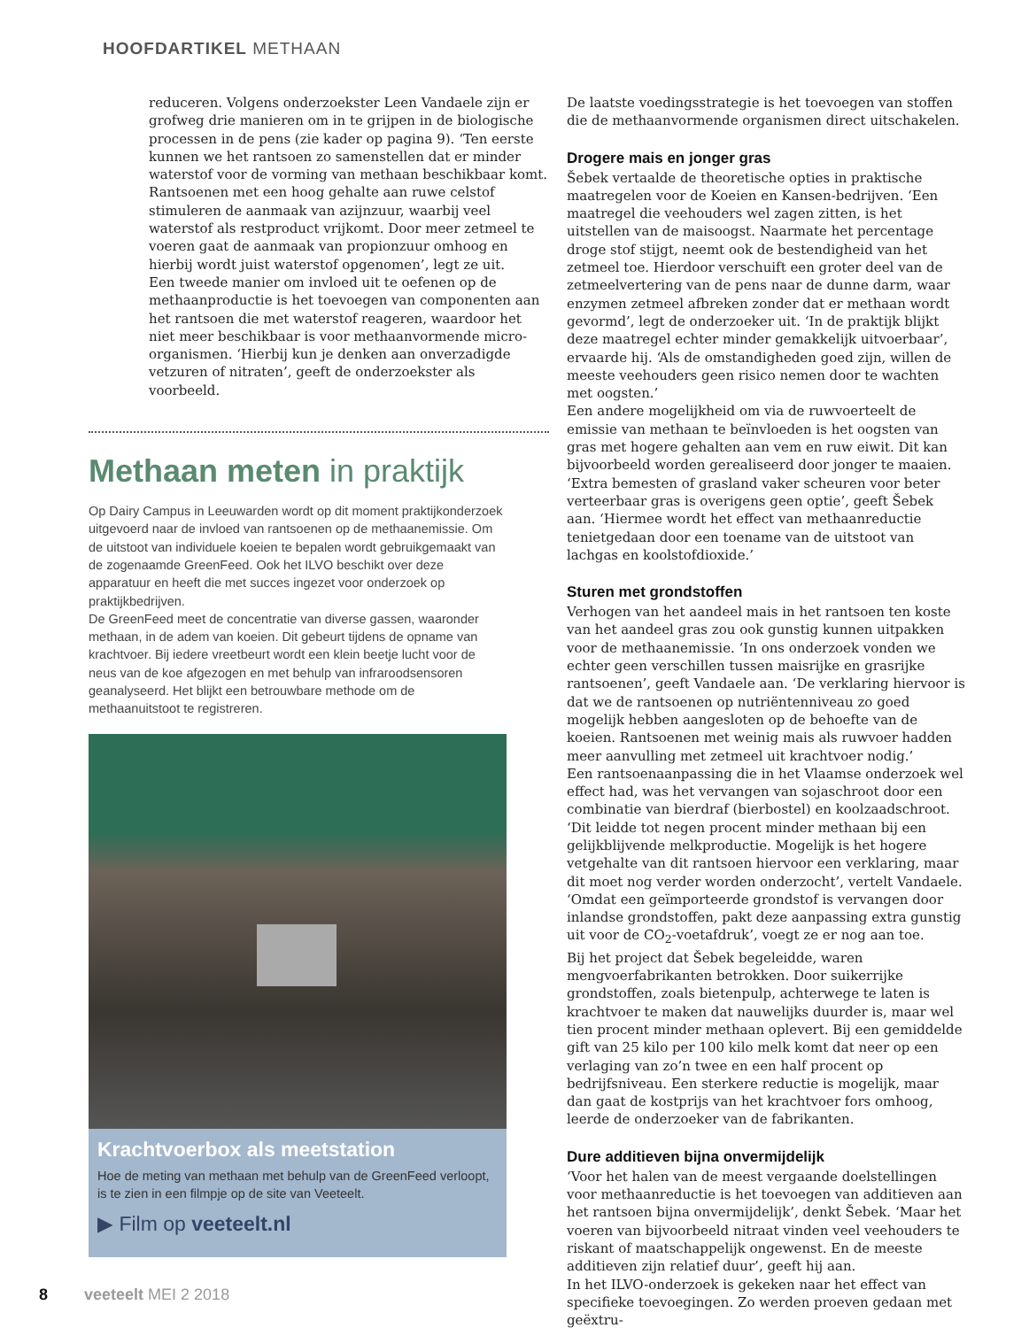HOOFDARTIKEL METHAAN
reduceren. Volgens onderzoekster Leen Vandaele zijn er grofweg drie manieren om in te grijpen in de biologische processen in de pens (zie kader op pagina 9). ‘Ten eerste kunnen we het rantsoen zo samenstellen dat er minder waterstof voor de vorming van methaan beschikbaar komt. Rantsoenen met een hoog gehalte aan ruwe celstof stimuleren de aanmaak van azijnzuur, waarbij veel waterstof als restproduct vrijkomt. Door meer zetmeel te voeren gaat de aanmaak van propionzuur omhoog en hierbij wordt juist waterstof opgenomen’, legt ze uit.
Een tweede manier om invloed uit te oefenen op de methaanproductie is het toevoegen van componenten aan het rantsoen die met waterstof reageren, waardoor het niet meer beschikbaar is voor methaanvormende micro-organismen. ‘Hierbij kun je denken aan onverzadigde vetzuren of nitraten’, geeft de onderzoekster als voorbeeld.
Methaan meten in praktijk
Op Dairy Campus in Leeuwarden wordt op dit moment praktijkonderzoek uitgevoerd naar de invloed van rantsoenen op de methaanemissie. Om de uitstoot van individuele koeien te bepalen wordt gebruikgemaakt van de zogenaamde GreenFeed. Ook het ILVO beschikt over deze apparatuur en heeft die met succes ingezet voor onderzoek op praktijkbedrijven.
De GreenFeed meet de concentratie van diverse gassen, waaronder methaan, in de adem van koeien. Dit gebeurt tijdens de opname van krachtvoer. Bij iedere vreetbeurt wordt een klein beetje lucht voor de neus van de koe afgezogen en met behulp van infraroodsensoren geanalyseerd. Het blijkt een betrouwbare methode om de methaanuitstoot te registreren.
Krachtvoerbox als meetstation
Hoe de meting van methaan met behulp van de GreenFeed verloopt, is te zien in een filmpje op de site van Veeteelt.
▶ Film op veeteelt.nl
De laatste voedingsstrategie is het toevoegen van stoffen die de methaanvormende organismen direct uitschakelen.
Drogere mais en jonger gras
Šebek vertaalde de theoretische opties in praktische maatregelen voor de Koeien en Kansen-bedrijven. ‘Een maatregel die veehouders wel zagen zitten, is het uitstellen van de maisoogst. Naarmate het percentage droge stof stijgt, neemt ook de bestendigheid van het zetmeel toe. Hierdoor verschuift een groter deel van de zetmeelvertering van de pens naar de dunne darm, waar enzymen zetmeel afbreken zonder dat er methaan wordt gevormd’, legt de onderzoeker uit. ‘In de praktijk blijkt deze maatregel echter minder gemakkelijk uitvoerbaar’, ervaarde hij. ‘Als de omstandigheden goed zijn, willen de meeste veehouders geen risico nemen door te wachten met oogsten.’
Een andere mogelijkheid om via de ruwvoerteelt de emissie van methaan te beïnvloeden is het oogsten van gras met hogere gehalten aan vem en ruw eiwit. Dit kan bijvoorbeeld worden gerealiseerd door jonger te maaien. ‘Extra bemesten of grasland vaker scheuren voor beter verteerbaar gras is overigens geen optie’, geeft Šebek aan. ‘Hiermee wordt het effect van methaanreductie tenietgedaan door een toename van de uitstoot van lachgas en koolstofdioxide.’
Sturen met grondstoffen
Verhogen van het aandeel mais in het rantsoen ten koste van het aandeel gras zou ook gunstig kunnen uitpakken voor de methaanemissie. ‘In ons onderzoek vonden we echter geen verschillen tussen maisrijke en grasrijke rantsoenen’, geeft Vandaele aan. ‘De verklaring hiervoor is dat we de rantsoenen op nutriëntenniveau zo goed mogelijk hebben aangesloten op de behoefte van de koeien. Rantsoenen met weinig mais als ruwvoer hadden meer aanvulling met zetmeel uit krachtvoer nodig.’
Een rantsoenaanpassing die in het Vlaamse onderzoek wel effect had, was het vervangen van sojaschroot door een combinatie van bierdraf (bierbostel) en koolzaadschroot. ‘Dit leidde tot negen procent minder methaan bij een gelijkblijvende melkproductie. Mogelijk is het hogere vetgehalte van dit rantsoen hiervoor een verklaring, maar dit moet nog verder worden onderzocht’, vertelt Vandaele. ‘Omdat een geïmporteerde grondstof is vervangen door inlandse grondstoffen, pakt deze aanpassing extra gunstig uit voor de CO<sub>2</sub>-voetafdruk’, voegt ze er nog aan toe.
Bij het project dat Šebek begeleidde, waren mengvoerfabrikanten betrokken. Door suikerrijke grondstoffen, zoals bietenpulp, achterwege te laten is krachtvoer te maken dat nauwelijks duurder is, maar wel tien procent minder methaan oplevert. Bij een gemiddelde gift van 25 kilo per 100 kilo melk komt dat neer op een verlaging van zo’n twee en een half procent op bedrijfsniveau. Een sterkere reductie is mogelijk, maar dan gaat de kostprijs van het krachtvoer fors omhoog, leerde de onderzoeker van de fabrikanten.
Dure additieven bijna onvermijdelijk
‘Voor het halen van de meest vergaande doelstellingen voor methaanreductie is het toevoegen van additieven aan het rantsoen bijna onvermijdelijk’, denkt Šebek. ‘Maar het voeren van bijvoorbeeld nitraat vinden veel veehouders te riskant of maatschappelijk ongewenst. En de meeste additieven zijn relatief duur’, geeft hij aan.
In het ILVO-onderzoek is gekeken naar het effect van specifieke toevoegingen. Zo werden proeven gedaan met geëxtru-
8 veeteelt MEI 2 2018